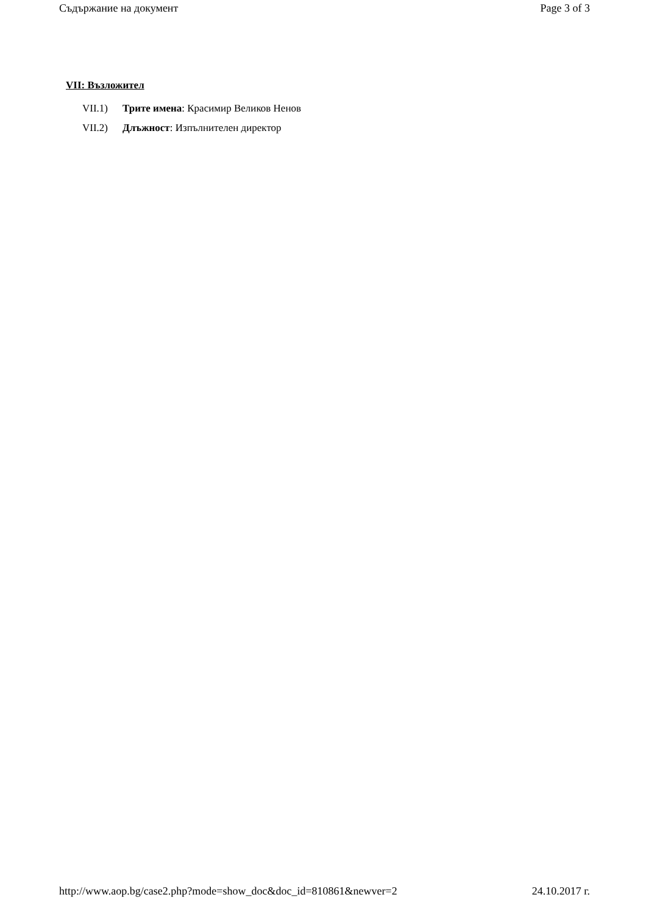Съдържание на документ Page 3 of 3
VII: Възложител
VII.1) Трите имена: Красимир Великов Ненов
VII.2) Длъжност: Изпълнителен директор
http://www.aop.bg/case2.php?mode=show_doc&doc_id=810861&newver=2 24.10.2017 г.